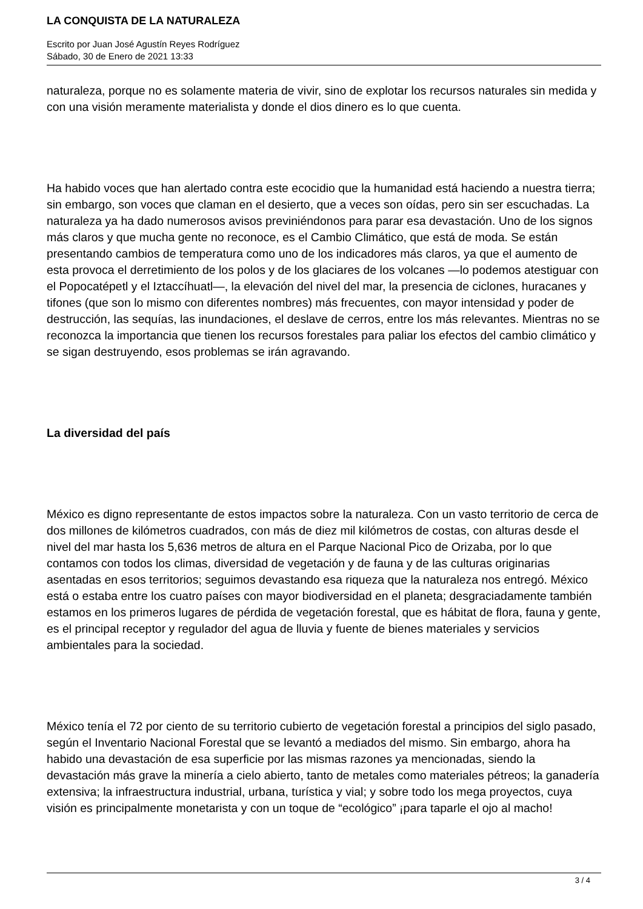LA CONQUISTA DE LA NATURALEZA
Escrito por Juan José Agustín Reyes Rodríguez
Sábado, 30 de Enero de 2021 13:33
naturaleza, porque no es solamente materia de vivir, sino de explotar los recursos naturales sin medida y con una visión meramente materialista y donde el dios dinero es lo que cuenta.
Ha habido voces que han alertado contra este ecocidio que la humanidad está haciendo a nuestra tierra; sin embargo, son voces que claman en el desierto, que a veces son oídas, pero sin ser escuchadas. La naturaleza ya ha dado numerosos avisos previniéndonos para parar esa devastación. Uno de los signos más claros y que mucha gente no reconoce, es el Cambio Climático, que está de moda. Se están presentando cambios de temperatura como uno de los indicadores más claros, ya que el aumento de esta provoca el derretimiento de los polos y de los glaciares de los volcanes —lo podemos atestiguar con el Popocatépetl y el Iztaccíhuatl—, la elevación del nivel del mar, la presencia de ciclones, huracanes y tifones (que son lo mismo con diferentes nombres) más frecuentes, con mayor intensidad y poder de destrucción, las sequías, las inundaciones, el deslave de cerros, entre los más relevantes. Mientras no se reconozca la importancia que tienen los recursos forestales para paliar los efectos del cambio climático y se sigan destruyendo, esos problemas se irán agravando.
La diversidad del país
México es digno representante de estos impactos sobre la naturaleza. Con un vasto territorio de cerca de dos millones de kilómetros cuadrados, con más de diez mil kilómetros de costas, con alturas desde el nivel del mar hasta los 5,636 metros de altura en el Parque Nacional Pico de Orizaba, por lo que contamos con todos los climas, diversidad de vegetación y de fauna y de las culturas originarias asentadas en esos territorios; seguimos devastando esa riqueza que la naturaleza nos entregó. México está o estaba entre los cuatro países con mayor biodiversidad en el planeta; desgraciadamente también estamos en los primeros lugares de pérdida de vegetación forestal, que es hábitat de flora, fauna y gente, es el principal receptor y regulador del agua de lluvia y fuente de bienes materiales y servicios ambientales para la sociedad.
México tenía el 72 por ciento de su territorio cubierto de vegetación forestal a principios del siglo pasado, según el Inventario Nacional Forestal que se levantó a mediados del mismo. Sin embargo, ahora ha habido una devastación de esa superficie por las mismas razones ya mencionadas, siendo la devastación más grave la minería a cielo abierto, tanto de metales como materiales pétreos; la ganadería extensiva; la infraestructura industrial, urbana, turística y vial; y sobre todo los mega proyectos, cuya visión es principalmente monetarista y con un toque de “ecológico” ¡para taparle el ojo al macho!
3 / 4